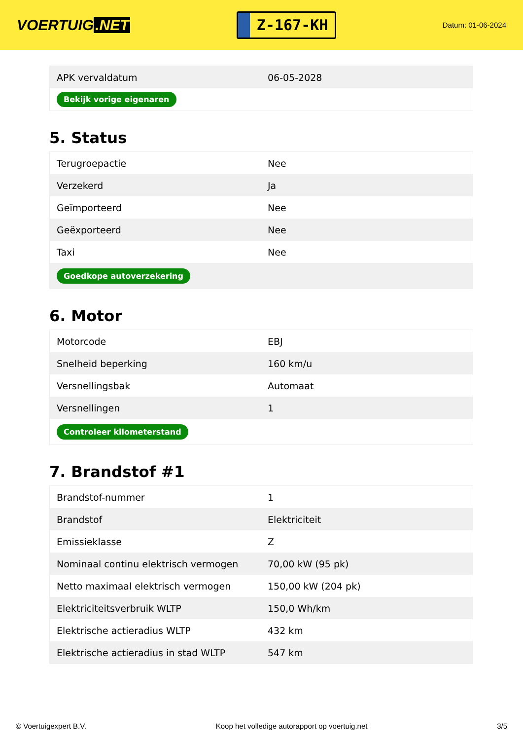VOERTUIG.NET
Z-167-KH
Datum: 01-06-2024
| APK vervaldatum | 06-05-2028 |
| Bekijk vorige eigenaren | |
5. Status
| Terugroepactie | Nee |
| Verzekerd | Ja |
| Geïmporteerd | Nee |
| Geëxporteerd | Nee |
| Taxi | Nee |
| Goedkope autoverzekering | |
6. Motor
| Motorcode | EBJ |
| Snelheid beperking | 160 km/u |
| Versnellingsbak | Automaat |
| Versnellingen | 1 |
| Controleer kilometerstand | |
7. Brandstof #1
| Brandstof-nummer | 1 |
| Brandstof | Elektriciteit |
| Emissieklasse | Z |
| Nominaal continu elektrisch vermogen | 70,00 kW (95 pk) |
| Netto maximaal elektrisch vermogen | 150,00 kW (204 pk) |
| Elektriciteitsverbruik WLTP | 150,0 Wh/km |
| Elektrische actieradius WLTP | 432 km |
| Elektrische actieradius in stad WLTP | 547 km |
© Voertuigexpert B.V. Koop het volledige autorapport op voertuig.net 3/5